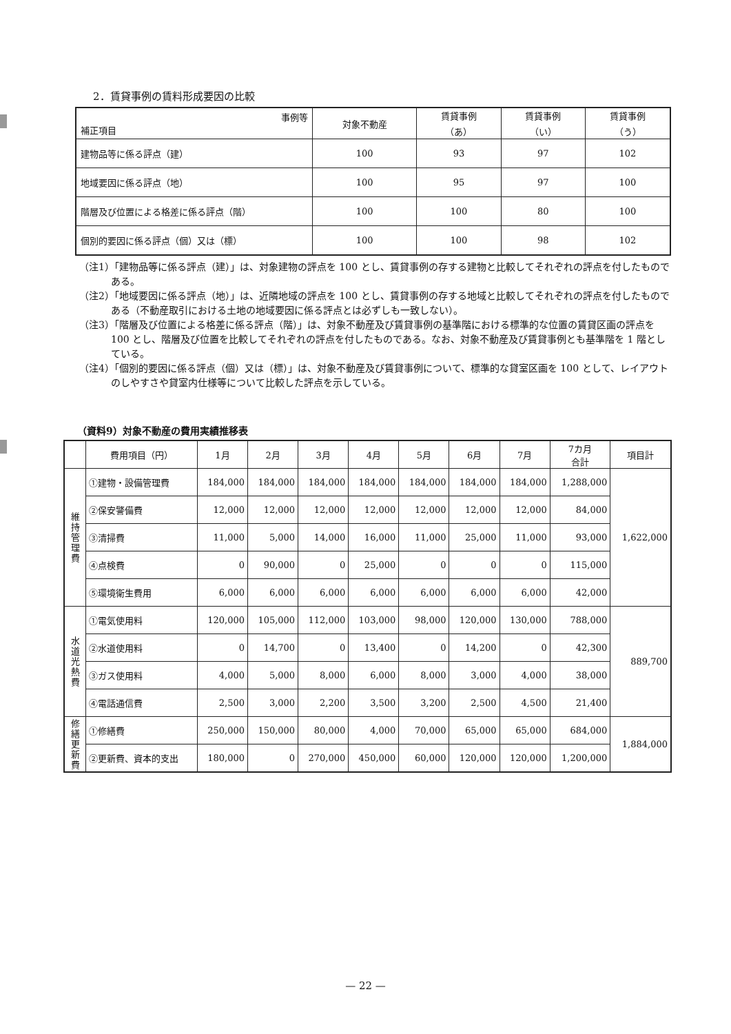2．賃貸事例の賃料形成要因の比較
| 事例等 補正項目 | 対象不動産 | 賃貸事例 （あ） | 賃貸事例 （い） | 賃貸事例 （う） |
| --- | --- | --- | --- | --- |
| 建物品等に係る評点（建） | 100 | 93 | 97 | 102 |
| 地域要因に係る評点（地） | 100 | 95 | 97 | 100 |
| 階層及び位置による格差に係る評点（階） | 100 | 100 | 80 | 100 |
| 個別的要因に係る評点（個）又は（標） | 100 | 100 | 98 | 102 |
（注1）「建物品等に係る評点（建）」は、対象建物の評点を 100 とし、賃貸事例の存する建物と比較してそれぞれの評点を付したものである。
（注2）「地域要因に係る評点（地）」は、近隣地域の評点を 100 とし、賃貸事例の存する地域と比較してそれぞれの評点を付したものである（不動産取引における土地の地域要因に係る評点とは必ずしも一致しない）。
（注3）「階層及び位置による格差に係る評点（階）」は、対象不動産及び賃貸事例の基準階における標準的な位置の賃貸区画の評点を 100 とし、階層及び位置を比較してそれぞれの評点を付したものである。なお、対象不動産及び賃貸事例とも基準階を 1 階としている。
（注4）「個別的要因に係る評点（個）又は（標）」は、対象不動産及び賃貸事例について、標準的な貸室区画を 100 として、レイアウトのしやすさや貸室内仕様等について比較した評点を示している。
（資料9）対象不動産の費用実績推移表
| | 費用項目（円） | 1月 | 2月 | 3月 | 4月 | 5月 | 6月 | 7月 | 7カ月 合計 | 項目計 |
| --- | --- | --- | --- | --- | --- | --- | --- | --- | --- | --- |
| 維 持 管 理 費 | ①建物・設備管理費 | 184,000 | 184,000 | 184,000 | 184,000 | 184,000 | 184,000 | 184,000 | 1,288,000 | 1,622,000 |
| | ②保安警備費 | 12,000 | 12,000 | 12,000 | 12,000 | 12,000 | 12,000 | 12,000 | 84,000 | |
| | ③清掃費 | 11,000 | 5,000 | 14,000 | 16,000 | 11,000 | 25,000 | 11,000 | 93,000 | |
| | ④点検費 | 0 | 90,000 | 0 | 25,000 | 0 | 0 | 0 | 115,000 | |
| | ⑤環境衛生費用 | 6,000 | 6,000 | 6,000 | 6,000 | 6,000 | 6,000 | 6,000 | 42,000 | |
| 水 道 光 熱 費 | ①電気使用料 | 120,000 | 105,000 | 112,000 | 103,000 | 98,000 | 120,000 | 130,000 | 788,000 | 889,700 |
| | ②水道使用料 | 0 | 14,700 | 0 | 13,400 | 0 | 14,200 | 0 | 42,300 | |
| | ③ガス使用料 | 4,000 | 5,000 | 8,000 | 6,000 | 8,000 | 3,000 | 4,000 | 38,000 | |
| | ④電話通信費 | 2,500 | 3,000 | 2,200 | 3,500 | 3,200 | 2,500 | 4,500 | 21,400 | |
| 修 繕 更 新 費 | ①修繕費 | 250,000 | 150,000 | 80,000 | 4,000 | 70,000 | 65,000 | 65,000 | 684,000 | 1,884,000 |
| | ②更新費、資本的支出 | 180,000 | 0 | 270,000 | 450,000 | 60,000 | 120,000 | 120,000 | 1,200,000 | |
— 22 —